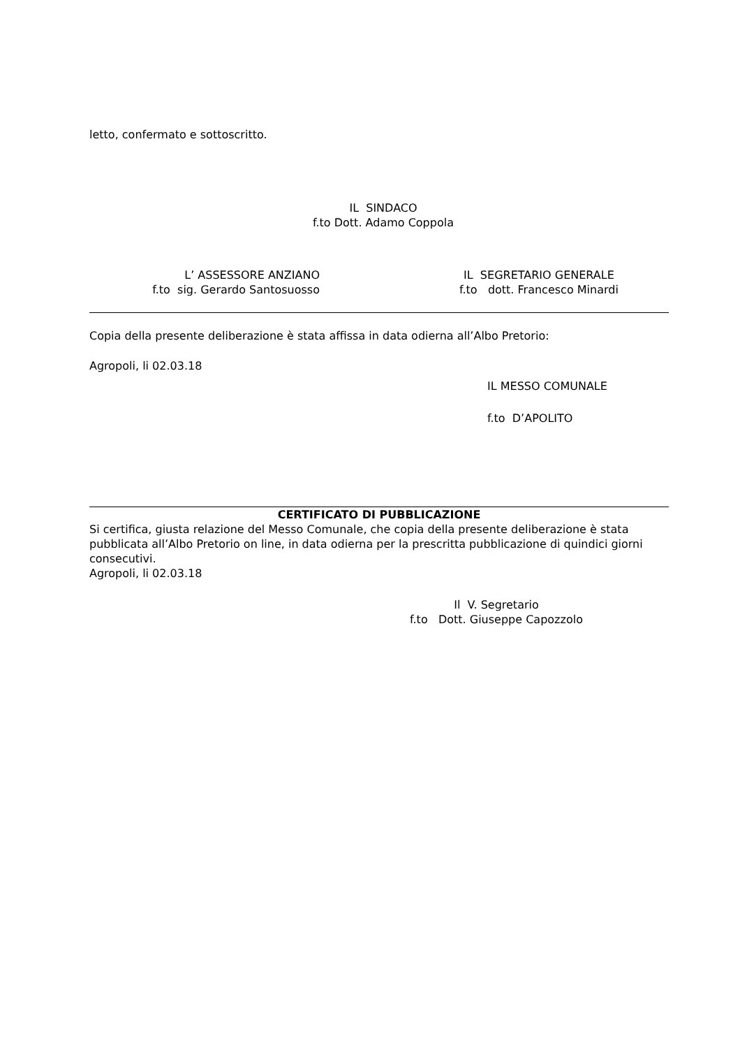letto, confermato e sottoscritto.
IL SINDACO
f.to Dott. Adamo Coppola
L’ ASSESSORE ANZIANO
f.to sig. Gerardo Santosuosso
IL SEGRETARIO GENERALE
f.to dott. Francesco Minardi
Copia della presente deliberazione è stata affissa in data odierna all’Albo Pretorio:
Agropoli, li 02.03.18
IL MESSO COMUNALE
f.to D’APOLITO
CERTIFICATO DI PUBBLICAZIONE
Si certifica, giusta relazione del Messo Comunale, che copia della presente deliberazione è stata pubblicata all’Albo Pretorio on line, in data odierna per la prescritta pubblicazione di quindici giorni consecutivi.
Agropoli, li 02.03.18
Il V. Segretario
f.to Dott. Giuseppe Capozzolo